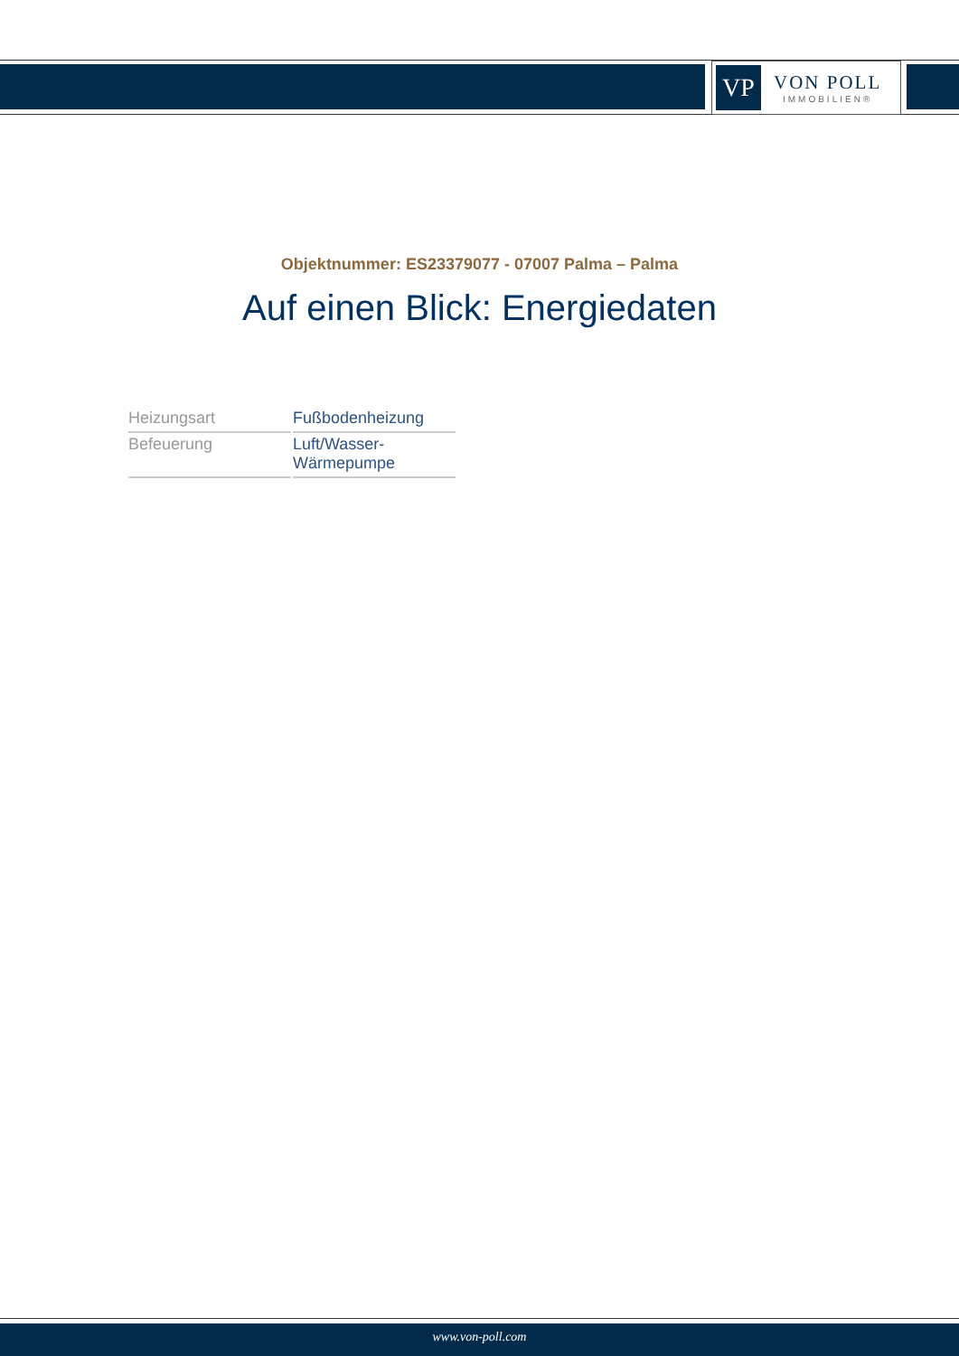VP
VON POLL
IMMOBILIEN®
Objektnummer: ES23379077 - 07007 Palma – Palma
Auf einen Blick: Energiedaten
| Heizungsart | Fußbodenheizung |
| Befeuerung | Luft/Wasser- Wärmepumpe |
www.von-poll.com